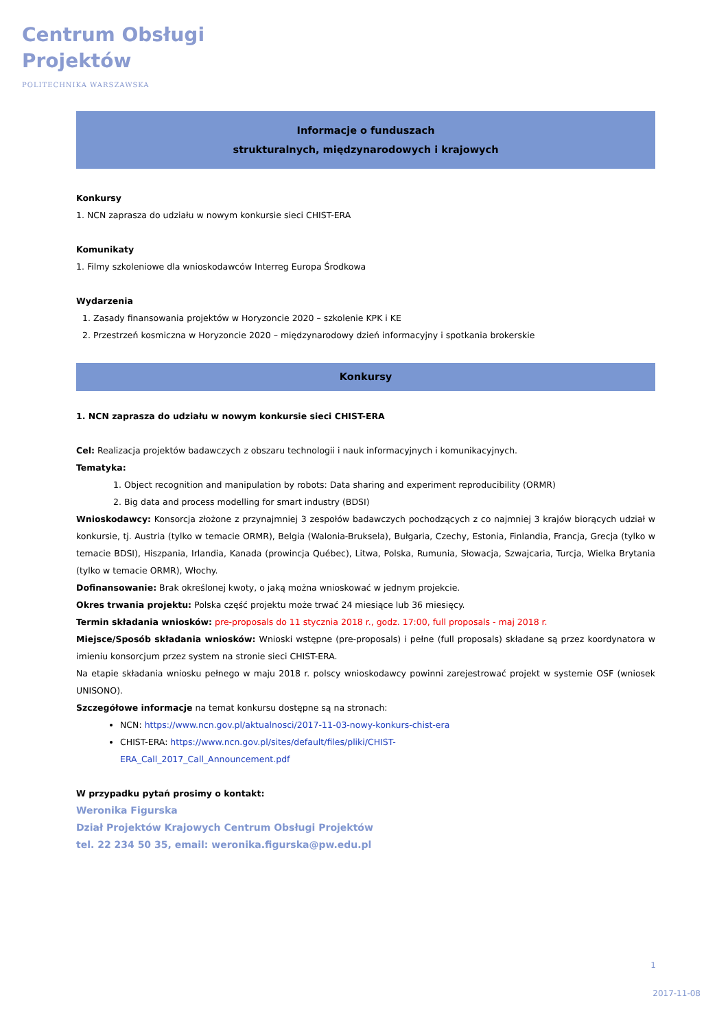Centrum Obsługi
Projektów
POLITECHNIKA WARSZAWSKA
Informacje o funduszach
strukturalnych, międzynarodowych i krajowych
Konkursy
1. NCN zaprasza do udziału w nowym konkursie sieci CHIST-ERA
Komunikaty
1. Filmy szkoleniowe dla wnioskodawców Interreg Europa Środkowa
Wydarzenia
1. Zasady finansowania projektów w Horyzoncie 2020 – szkolenie KPK i KE
2. Przestrzeń kosmiczna w Horyzoncie 2020 – międzynarodowy dzień informacyjny i spotkania brokerskie
Konkursy
1. NCN zaprasza do udziału w nowym konkursie sieci CHIST-ERA
Cel: Realizacja projektów badawczych z obszaru technologii i nauk informacyjnych i komunikacyjnych.
Tematyka:
1. Object recognition and manipulation by robots: Data sharing and experiment reproducibility (ORMR)
2. Big data and process modelling for smart industry (BDSI)
Wnioskodawcy: Konsorcja złożone z przynajmniej 3 zespołów badawczych pochodzących z co najmniej 3 krajów biorących udział w konkursie, tj. Austria (tylko w temacie ORMR), Belgia (Walonia-Bruksela), Bułgaria, Czechy, Estonia, Finlandia, Francja, Grecja (tylko w temacie BDSI), Hiszpania, Irlandia, Kanada (prowincja Québec), Litwa, Polska, Rumunia, Słowacja, Szwajcaria, Turcja, Wielka Brytania (tylko w temacie ORMR), Włochy.
Dofinansowanie: Brak określonej kwoty, o jaką można wnioskować w jednym projekcie.
Okres trwania projektu: Polska część projektu może trwać 24 miesiące lub 36 miesięcy.
Termin składania wniosków: pre-proposals do 11 stycznia 2018 r., godz. 17:00, full proposals - maj 2018 r.
Miejsce/Sposób składania wniosków: Wnioski wstępne (pre-proposals) i pełne (full proposals) składane są przez koordynatora w imieniu konsorcjum przez system na stronie sieci CHIST-ERA.
Na etapie składania wniosku pełnego w maju 2018 r. polscy wnioskodawcy powinni zarejestrować projekt w systemie OSF (wniosek UNISONO).
Szczegółowe informacje na temat konkursu dostępne są na stronach:
NCN: https://www.ncn.gov.pl/aktualnosci/2017-11-03-nowy-konkurs-chist-era
CHIST-ERA: https://www.ncn.gov.pl/sites/default/files/pliki/CHIST-
ERA_Call_2017_Call_Announcement.pdf
W przypadku pytań prosimy o kontakt:
Weronika Figurska
Dział Projektów Krajowych Centrum Obsługi Projektów
tel. 22 234 50 35, email: weronika.figurska@pw.edu.pl
1
2017-11-08